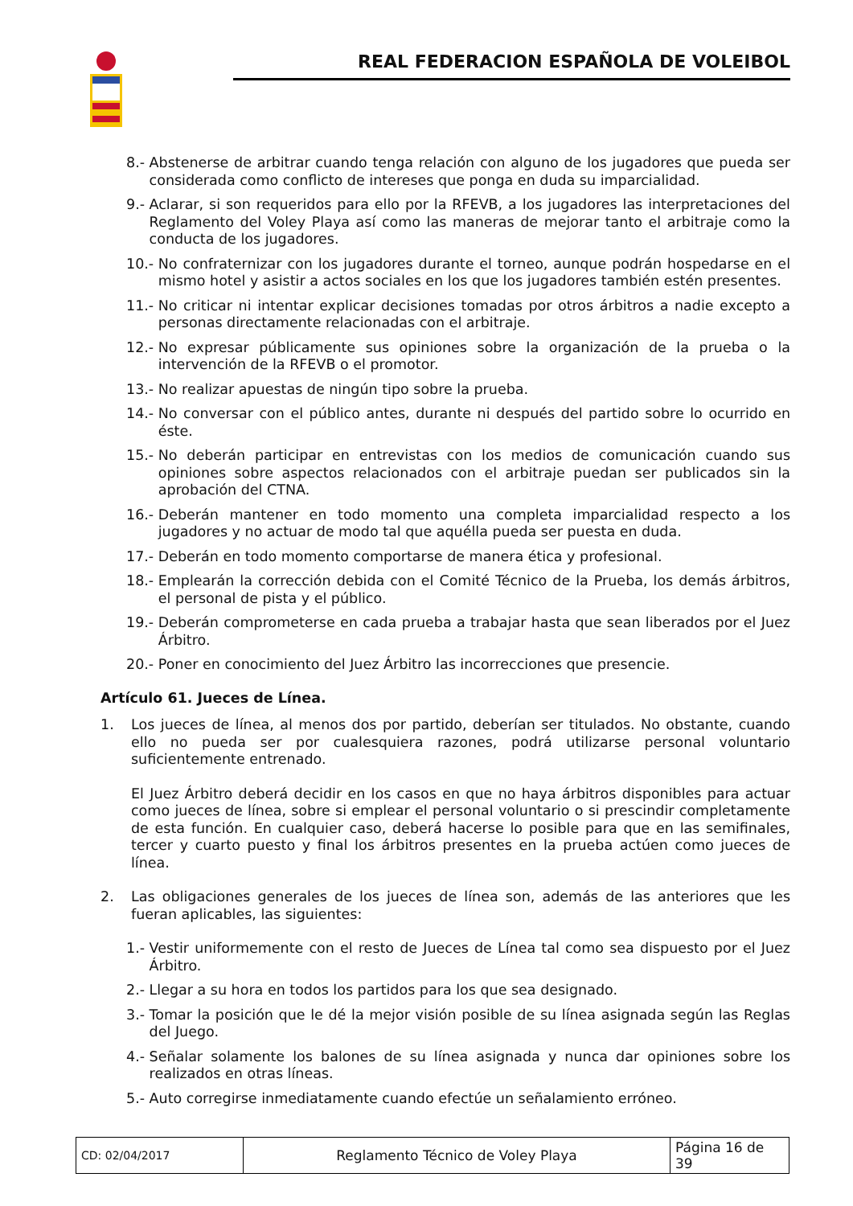REAL FEDERACION ESPAÑOLA DE VOLEIBOL
8.- Abstenerse de arbitrar cuando tenga relación con alguno de los jugadores que pueda ser considerada como conflicto de intereses que ponga en duda su imparcialidad.
9.- Aclarar, si son requeridos para ello por la RFEVB, a los jugadores las interpretaciones del Reglamento del Voley Playa así como las maneras de mejorar tanto el arbitraje como la conducta de los jugadores.
10.- No confraternizar con los jugadores durante el torneo, aunque podrán hospedarse en el mismo hotel y asistir a actos sociales en los que los jugadores también estén presentes.
11.- No criticar ni intentar explicar decisiones tomadas por otros árbitros a nadie excepto a personas directamente relacionadas con el arbitraje.
12.- No expresar públicamente sus opiniones sobre la organización de la prueba o la intervención de la RFEVB o el promotor.
13.- No realizar apuestas de ningún tipo sobre la prueba.
14.- No conversar con el público antes, durante ni después del partido sobre lo ocurrido en éste.
15.- No deberán participar en entrevistas con los medios de comunicación cuando sus opiniones sobre aspectos relacionados con el arbitraje puedan ser publicados sin la aprobación del CTNA.
16.- Deberán mantener en todo momento una completa imparcialidad respecto a los jugadores y no actuar de modo tal que aquélla pueda ser puesta en duda.
17.- Deberán en todo momento comportarse de manera ética y profesional.
18.- Emplearán la corrección debida con el Comité Técnico de la Prueba, los demás árbitros, el personal de pista y el público.
19.- Deberán comprometerse en cada prueba a trabajar hasta que sean liberados por el Juez Árbitro.
20.- Poner en conocimiento del Juez Árbitro las incorrecciones que presencie.
Artículo 61. Jueces de Línea.
1. Los jueces de línea, al menos dos por partido, deberían ser titulados. No obstante, cuando ello no pueda ser por cualesquiera razones, podrá utilizarse personal voluntario suficientemente entrenado.
El Juez Árbitro deberá decidir en los casos en que no haya árbitros disponibles para actuar como jueces de línea, sobre si emplear el personal voluntario o si prescindir completamente de esta función. En cualquier caso, deberá hacerse lo posible para que en las semifinales, tercer y cuarto puesto y final los árbitros presentes en la prueba actúen como jueces de línea.
2. Las obligaciones generales de los jueces de línea son, además de las anteriores que les fueran aplicables, las siguientes:
1.- Vestir uniformemente con el resto de Jueces de Línea tal como sea dispuesto por el Juez Árbitro.
2.- Llegar a su hora en todos los partidos para los que sea designado.
3.- Tomar la posición que le dé la mejor visión posible de su línea asignada según las Reglas del Juego.
4.- Señalar solamente los balones de su línea asignada y nunca dar opiniones sobre los realizados en otras líneas.
5.- Auto corregirse inmediatamente cuando efectúe un señalamiento erróneo.
| CD: 02/04/2017 | Reglamento Técnico de Voley Playa | Página 16 de 39 |